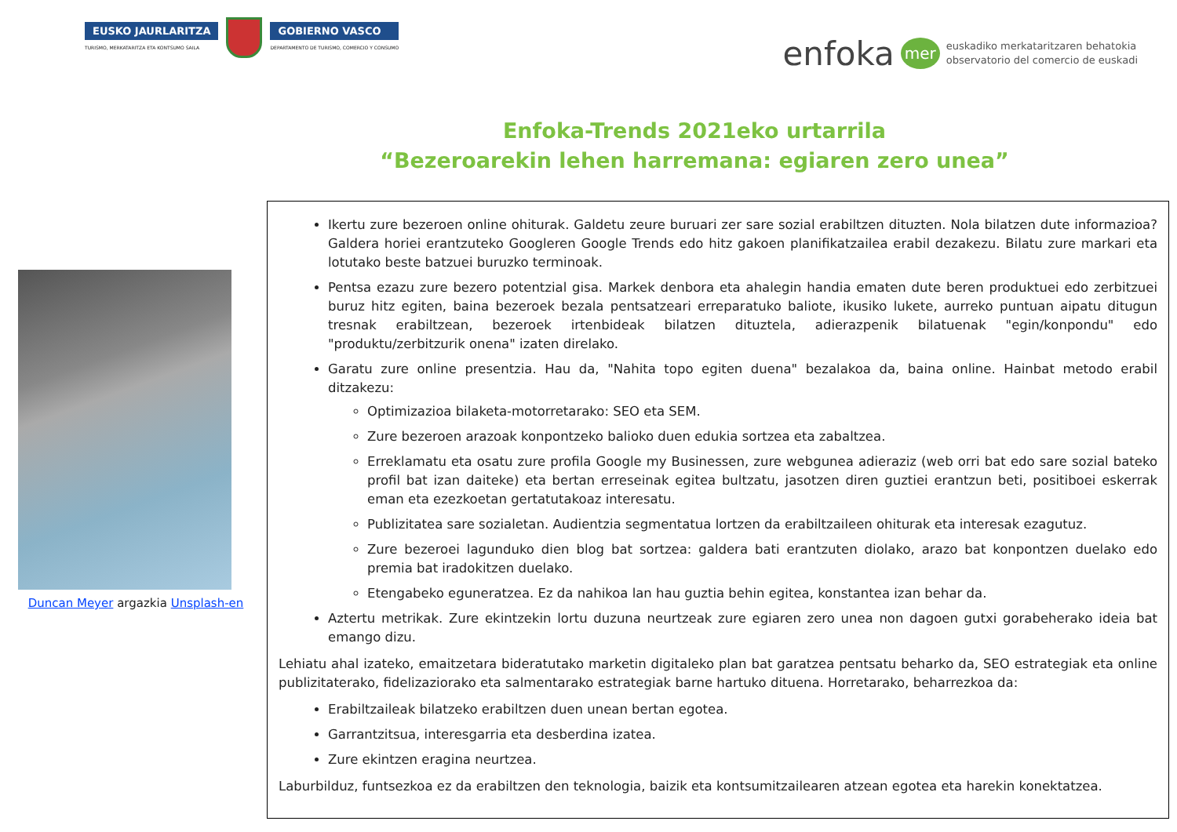EUSKO JAURLARITZA
TURISMO, MERKATARITZA ETA KONTSUMO SAILA
GOBIERNO VASCO
DEPARTAMENTO DE TURISMO, COMERCIO Y CONSUMO
enfoka mer euskadiko merkataritzaren behatokia
observatorio del comercio de euskadi
Enfoka-Trends 2021eko urtarrila
“Bezeroarekin lehen harremana: egiaren zero unea”
Duncan Meyer argazkia Unsplash-en
Ikertu zure bezeroen online ohiturak. Galdetu zeure buruari zer sare sozial erabiltzen dituzten. Nola bilatzen dute informazioa? Galdera horiei erantzuteko Googleren Google Trends edo hitz gakoen planifikatzailea erabil dezakezu. Bilatu zure markari eta lotutako beste batzuei buruzko terminoak.
Pentsa ezazu zure bezero potentzial gisa. Markek denbora eta ahalegin handia ematen dute beren produktuei edo zerbitzuei buruz hitz egiten, baina bezeroek bezala pentsatzeari erreparatuko baliote, ikusiko lukete, aurreko puntuan aipatu ditugun tresnak erabiltzean, bezeroek irtenbideak bilatzen dituztela, adierazpenik bilatuenak "egin/konpondu" edo "produktu/zerbitzurik onena" izaten direlako.
Garatu zure online presentzia. Hau da, "Nahita topo egiten duena" bezalakoa da, baina online. Hainbat metodo erabil ditzakezu:
Optimizazioa bilaketa-motorretarako: SEO eta SEM.
Zure bezeroen arazoak konpontzeko balioko duen edukia sortzea eta zabaltzea.
Erreklamatu eta osatu zure profila Google my Businessen, zure webgunea adieraziz (web orri bat edo sare sozial bateko profil bat izan daiteke) eta bertan erreseinak egitea bultzatu, jasotzen diren guztiei erantzun beti, positiboei eskerrak eman eta ezezkoetan gertatutakoaz interesatu.
Publizitatea sare sozialetan. Audientzia segmentatua lortzen da erabiltzaileen ohiturak eta interesak ezagutuz.
Zure bezeroei lagunduko dien blog bat sortzea: galdera bati erantzuten diolako, arazo bat konpontzen duelako edo premia bat iradokitzen duelako.
Etengabeko eguneratzea. Ez da nahikoa lan hau guztia behin egitea, konstantea izan behar da.
Aztertu metrikak. Zure ekintzekin lortu duzuna neurtzeak zure egiaren zero unea non dagoen gutxi gorabeherako ideia bat emango dizu.
Lehiatu ahal izateko, emaitzetara bideratutako marketin digitaleko plan bat garatzea pentsatu beharko da, SEO estrategiak eta online publizitaterako, fidelizaziorako eta salmentarako estrategiak barne hartuko dituena. Horretarako, beharrezkoa da:
Erabiltzaileak bilatzeko erabiltzen duen unean bertan egotea.
Garrantzitsua, interesgarria eta desberdina izatea.
Zure ekintzen eragina neurtzea.
Laburbilduz, funtsezkoa ez da erabiltzen den teknologia, baizik eta kontsumitzailearen atzean egotea eta harekin konektatzea.